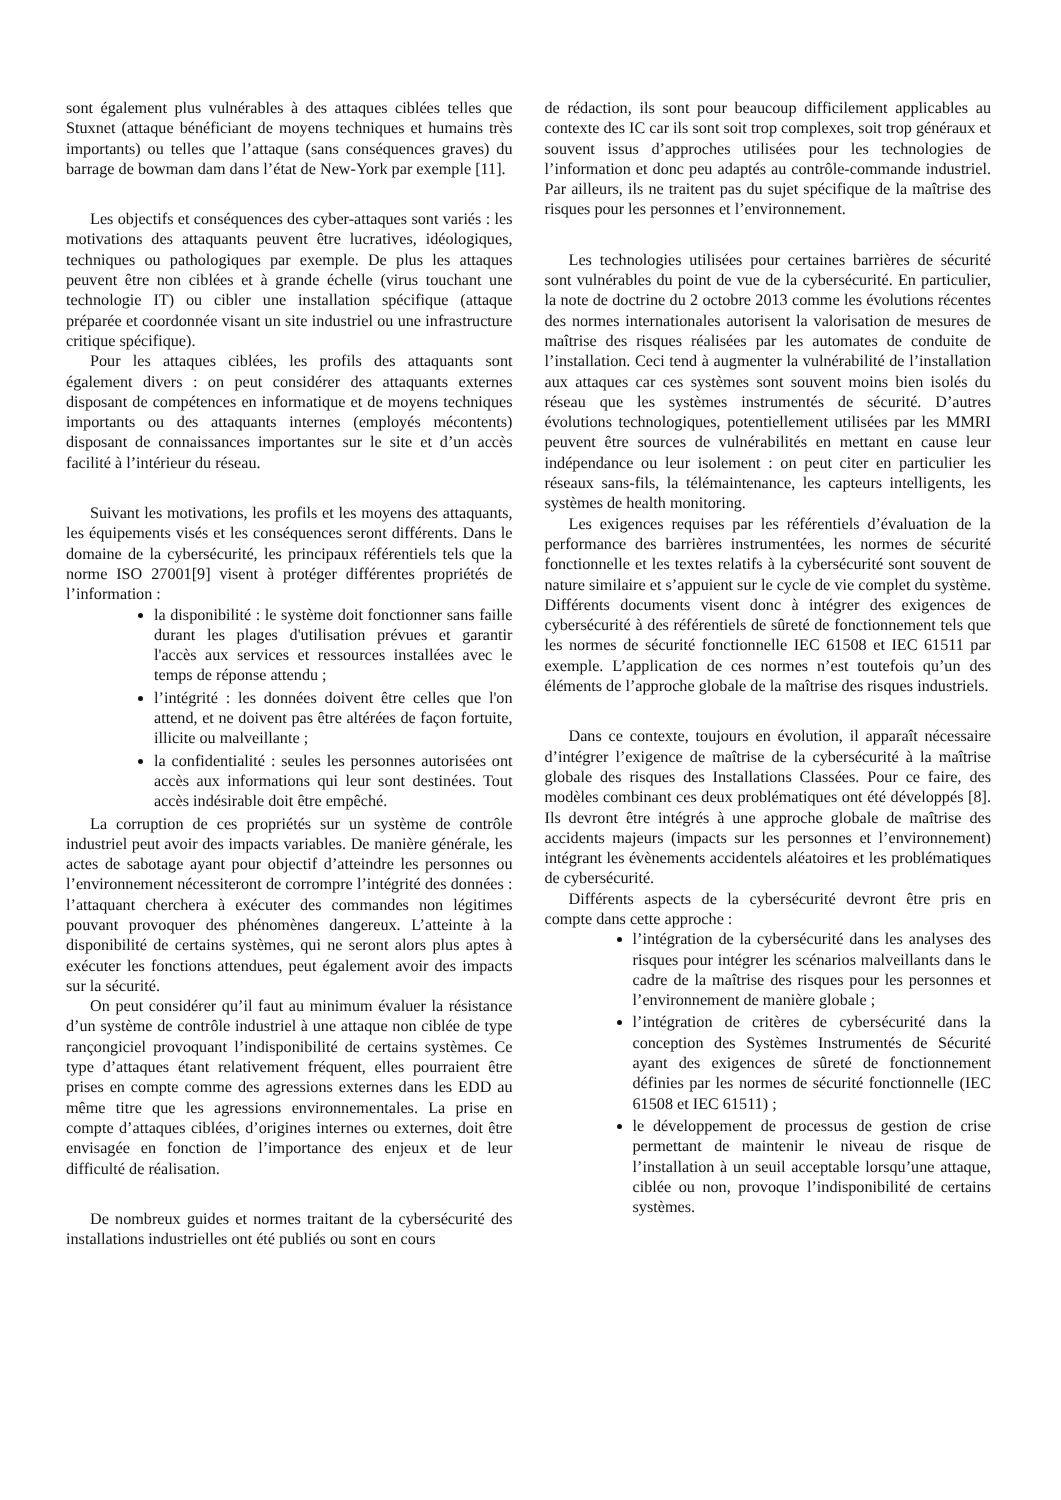sont également plus vulnérables à des attaques ciblées telles que Stuxnet (attaque bénéficiant de moyens techniques et humains très importants) ou telles que l’attaque (sans conséquences graves) du barrage de bowman dam dans l’état de New-York par exemple [11].
Les objectifs et conséquences des cyber-attaques sont variés : les motivations des attaquants peuvent être lucratives, idéologiques, techniques ou pathologiques par exemple. De plus les attaques peuvent être non ciblées et à grande échelle (virus touchant une technologie IT) ou cibler une installation spécifique (attaque préparée et coordonnée visant un site industriel ou une infrastructure critique spécifique).
Pour les attaques ciblées, les profils des attaquants sont également divers : on peut considérer des attaquants externes disposant de compétences en informatique et de moyens techniques importants ou des attaquants internes (employés mécontents) disposant de connaissances importantes sur le site et d’un accès facilité à l’intérieur du réseau.
Suivant les motivations, les profils et les moyens des attaquants, les équipements visés et les conséquences seront différents. Dans le domaine de la cybersécurité, les principaux référentiels tels que la norme ISO 27001[9] visent à protéger différentes propriétés de l’information :
la disponibilité : le système doit fonctionner sans faille durant les plages d'utilisation prévues et garantir l'accès aux services et ressources installées avec le temps de réponse attendu ;
l’intégrité : les données doivent être celles que l'on attend, et ne doivent pas être altérées de façon fortuite, illicite ou malveillante ;
la confidentialité : seules les personnes autorisées ont accès aux informations qui leur sont destinées. Tout accès indésirable doit être empêché.
La corruption de ces propriétés sur un système de contrôle industriel peut avoir des impacts variables. De manière générale, les actes de sabotage ayant pour objectif d’atteindre les personnes ou l’environnement nécessiteront de corrompre l’intégrité des données : l’attaquant cherchera à exécuter des commandes non légitimes pouvant provoquer des phénomènes dangereux. L’atteinte à la disponibilité de certains systèmes, qui ne seront alors plus aptes à exécuter les fonctions attendues, peut également avoir des impacts sur la sécurité.
On peut considérer qu’il faut au minimum évaluer la résistance d’un système de contrôle industriel à une attaque non ciblée de type rançongiciel provoquant l’indisponibilité de certains systèmes. Ce type d’attaques étant relativement fréquent, elles pourraient être prises en compte comme des agressions externes dans les EDD au même titre que les agressions environnementales. La prise en compte d’attaques ciblées, d’origines internes ou externes, doit être envisagée en fonction de l’importance des enjeux et de leur difficulté de réalisation.
De nombreux guides et normes traitant de la cybersécurité des installations industrielles ont été publiés ou sont en cours
de rédaction, ils sont pour beaucoup difficilement applicables au contexte des IC car ils sont soit trop complexes, soit trop généraux et souvent issus d’approches utilisées pour les technologies de l’information et donc peu adaptés au contrôle-commande industriel. Par ailleurs, ils ne traitent pas du sujet spécifique de la maîtrise des risques pour les personnes et l’environnement.
Les technologies utilisées pour certaines barrières de sécurité sont vulnérables du point de vue de la cybersécurité. En particulier, la note de doctrine du 2 octobre 2013 comme les évolutions récentes des normes internationales autorisent la valorisation de mesures de maîtrise des risques réalisées par les automates de conduite de l’installation. Ceci tend à augmenter la vulnérabilité de l’installation aux attaques car ces systèmes sont souvent moins bien isolés du réseau que les systèmes instrumentés de sécurité. D’autres évolutions technologiques, potentiellement utilisées par les MMRI peuvent être sources de vulnérabilités en mettant en cause leur indépendance ou leur isolement : on peut citer en particulier les réseaux sans-fils, la télémaintenance, les capteurs intelligents, les systèmes de health monitoring.
Les exigences requises par les référentiels d’évaluation de la performance des barrières instrumentées, les normes de sécurité fonctionnelle et les textes relatifs à la cybersécurité sont souvent de nature similaire et s’appuient sur le cycle de vie complet du système. Différents documents visent donc à intégrer des exigences de cybersécurité à des référentiels de sûreté de fonctionnement tels que les normes de sécurité fonctionnelle IEC 61508 et IEC 61511 par exemple. L’application de ces normes n’est toutefois qu’un des éléments de l’approche globale de la maîtrise des risques industriels.
Dans ce contexte, toujours en évolution, il apparaît nécessaire d’intégrer l’exigence de maîtrise de la cybersécurité à la maîtrise globale des risques des Installations Classées. Pour ce faire, des modèles combinant ces deux problématiques ont été développés [8]. Ils devront être intégrés à une approche globale de maîtrise des accidents majeurs (impacts sur les personnes et l’environnement) intégrant les évènements accidentels aléatoires et les problématiques de cybersécurité.
Différents aspects de la cybersécurité devront être pris en compte dans cette approche :
l’intégration de la cybersécurité dans les analyses des risques pour intégrer les scénarios malveillants dans le cadre de la maîtrise des risques pour les personnes et l’environnement de manière globale ;
l’intégration de critères de cybersécurité dans la conception des Systèmes Instrumentés de Sécurité ayant des exigences de sûreté de fonctionnement définies par les normes de sécurité fonctionnelle (IEC 61508 et IEC 61511) ;
le développement de processus de gestion de crise permettant de maintenir le niveau de risque de l’installation à un seuil acceptable lorsqu’une attaque, ciblée ou non, provoque l’indisponibilité de certains systèmes.